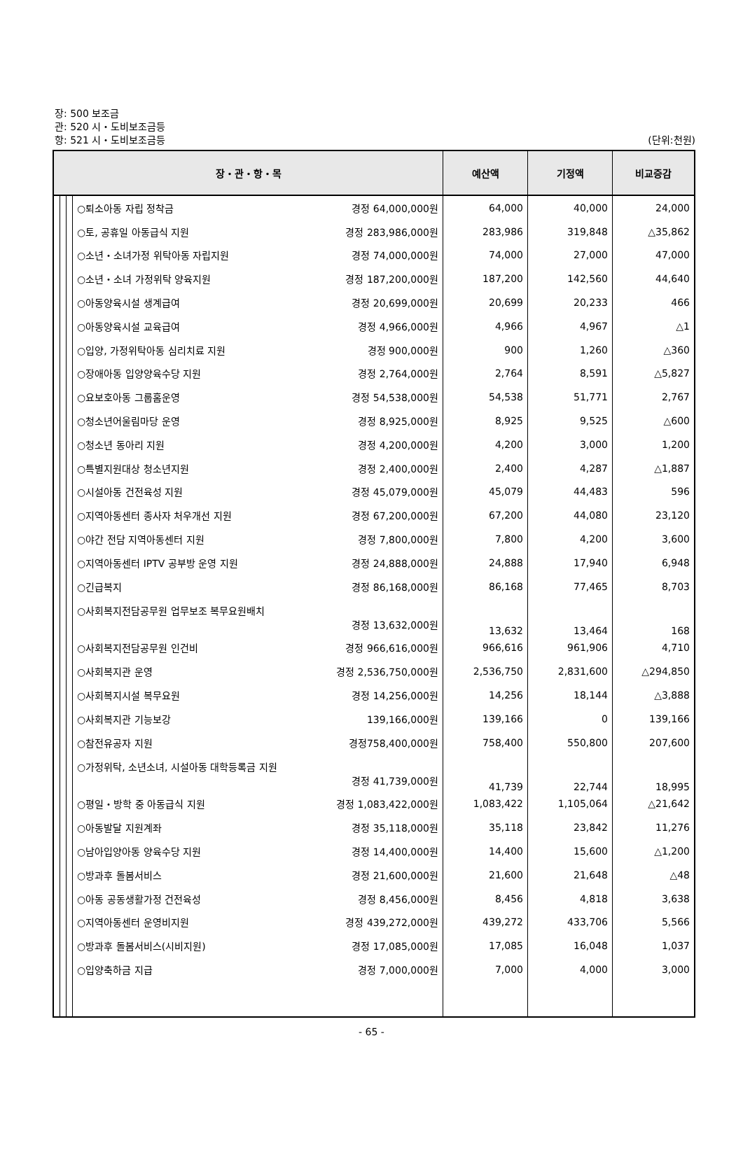장: 500 보조금
관: 520 시・도비보조금등
항: 521 시・도비보조금등 (단위:천원)
| 장・관・항・목 | | | | 예산액 | 기정액 | 비교증감 |
| --- | --- | --- | --- | --- | --- | --- |
| | | | ○퇴소아동 자립 정착금 경정 64,000,000원 | 64,000 | 40,000 | 24,000 |
| | | | ○토, 공휴일 아동급식 지원 경정 283,986,000원 | 283,986 | 319,848 | △35,862 |
| | | | ○소년・소녀가정 위탁아동 자립지원 경정 74,000,000원 | 74,000 | 27,000 | 47,000 |
| | | | ○소년・소녀 가정위탁 양육지원 경정 187,200,000원 | 187,200 | 142,560 | 44,640 |
| | | | ○아동양육시설 생계급여 경정 20,699,000원 | 20,699 | 20,233 | 466 |
| | | | ○아동양육시설 교육급여 경정 4,966,000원 | 4,966 | 4,967 | △1 |
| | | | ○입양, 가정위탁아동 심리치료 지원 경정 900,000원 | 900 | 1,260 | △360 |
| | | | ○장애아동 입양양육수당 지원 경정 2,764,000원 | 2,764 | 8,591 | △5,827 |
| | | | ○요보호아동 그룹홈운영 경정 54,538,000원 | 54,538 | 51,771 | 2,767 |
| | | | ○청소년어울림마당 운영 경정 8,925,000원 | 8,925 | 9,525 | △600 |
| | | | ○청소년 동아리 지원 경정 4,200,000원 | 4,200 | 3,000 | 1,200 |
| | | | ○특별지원대상 청소년지원 경정 2,400,000원 | 2,400 | 4,287 | △1,887 |
| | | | ○시설아동 건전육성 지원 경정 45,079,000원 | 45,079 | 44,483 | 596 |
| | | | ○지역아동센터 종사자 처우개선 지원 경정 67,200,000원 | 67,200 | 44,080 | 23,120 |
| | | | ○야간 전담 지역아동센터 지원 경정 7,800,000원 | 7,800 | 4,200 | 3,600 |
| | | | ○지역아동센터 IPTV 공부방 운영 지원 경정 24,888,000원 | 24,888 | 17,940 | 6,948 |
| | | | ○긴급복지 경정 86,168,000원 | 86,168 | 77,465 | 8,703 |
| | | | ○사회복지전담공무원 업무보조 복무요원배치 경정 13,632,000원 | 13,632 | 13,464 | 168 |
| | | | ○사회복지전담공무원 인건비 경정 966,616,000원 | 966,616 | 961,906 | 4,710 |
| | | | ○사회복지관 운영 경정 2,536,750,000원 | 2,536,750 | 2,831,600 | △294,850 |
| | | | ○사회복지시설 복무요원 경정 14,256,000원 | 14,256 | 18,144 | △3,888 |
| | | | ○사회복지관 기능보강 139,166,000원 | 139,166 | 0 | 139,166 |
| | | | ○참전유공자 지원 경정758,400,000원 | 758,400 | 550,800 | 207,600 |
| | | | ○가정위탁, 소년소녀, 시설아동 대학등록금 지원 경정 41,739,000원 | 41,739 | 22,744 | 18,995 |
| | | | ○평일・방학 중 아동급식 지원 경정 1,083,422,000원 | 1,083,422 | 1,105,064 | △21,642 |
| | | | ○아동발달 지원계좌 경정 35,118,000원 | 35,118 | 23,842 | 11,276 |
| | | | ○남아입양아동 양육수당 지원 경정 14,400,000원 | 14,400 | 15,600 | △1,200 |
| | | | ○방과후 돌봄서비스 경정 21,600,000원 | 21,600 | 21,648 | △48 |
| | | | ○아동 공동생활가정 건전육성 경정 8,456,000원 | 8,456 | 4,818 | 3,638 |
| | | | ○지역아동센터 운영비지원 경정 439,272,000원 | 439,272 | 433,706 | 5,566 |
| | | | ○방과후 돌봄서비스(시비지원) 경정 17,085,000원 | 17,085 | 16,048 | 1,037 |
| | | | ○입양축하금 지급 경정 7,000,000원 | 7,000 | 4,000 | 3,000 |
- 65 -